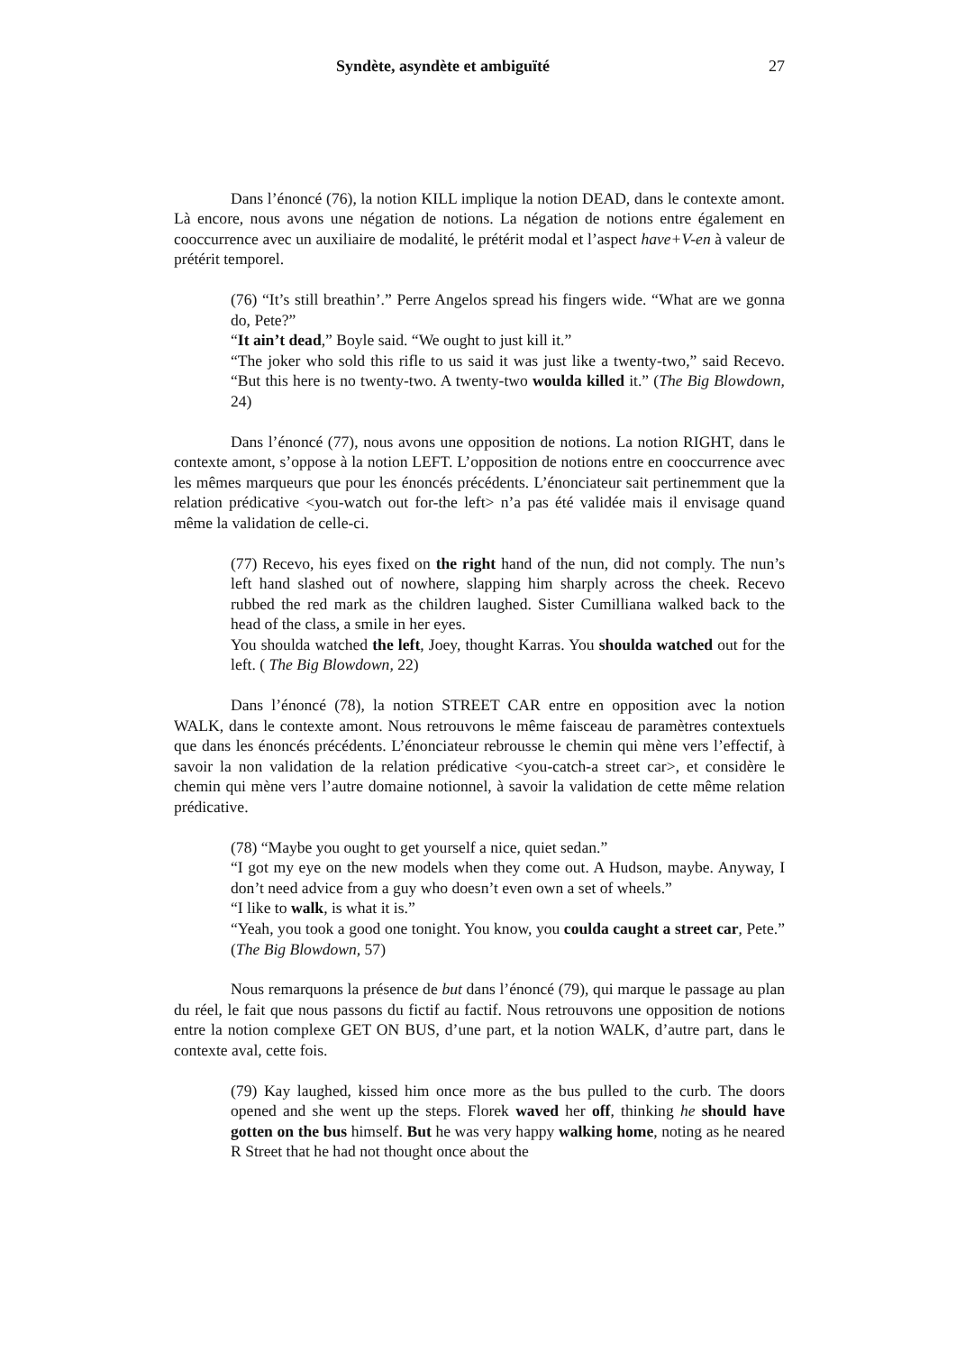Syndète, asyndète et ambiguïté 27
Dans l’énoncé (76), la notion KILL implique la notion DEAD, dans le contexte amont. Là encore, nous avons une négation de notions. La négation de notions entre également en cooccurrence avec un auxiliaire de modalité, le prétérit modal et l’aspect have+V-en à valeur de prétérit temporel.
(76) “It’s still breathin’.” Perre Angelos spread his fingers wide. “What are we gonna do, Pete?”
“It ain’t dead,” Boyle said. “We ought to just kill it.”
“The joker who sold this rifle to us said it was just like a twenty-two,” said Recevo. “But this here is no twenty-two. A twenty-two woulda killed it.” (The Big Blowdown, 24)
Dans l’énoncé (77), nous avons une opposition de notions. La notion RIGHT, dans le contexte amont, s’oppose à la notion LEFT. L’opposition de notions entre en cooccurrence avec les mêmes marqueurs que pour les énoncés précédents. L’énonciateur sait pertinemment que la relation prédicative <you-watch out for-the left> n’a pas été validée mais il envisage quand même la validation de celle-ci.
(77) Recevo, his eyes fixed on the right hand of the nun, did not comply. The nun’s left hand slashed out of nowhere, slapping him sharply across the cheek. Recevo rubbed the red mark as the children laughed. Sister Cumilliana walked back to the head of the class, a smile in her eyes.
You shoulda watched the left, Joey, thought Karras. You shoulda watched out for the left. ( The Big Blowdown, 22)
Dans l’énoncé (78), la notion STREET CAR entre en opposition avec la notion WALK, dans le contexte amont. Nous retrouvons le même faisceau de paramètres contextuels que dans les énoncés précédents. L’énonciateur rebrousse le chemin qui mène vers l’effectif, à savoir la non validation de la relation prédicative <you-catch-a street car>, et considère le chemin qui mène vers l’autre domaine notionnel, à savoir la validation de cette même relation prédicative.
(78) “Maybe you ought to get yourself a nice, quiet sedan.”
“I got my eye on the new models when they come out. A Hudson, maybe. Anyway, I don’t need advice from a guy who doesn’t even own a set of wheels.”
“I like to walk, is what it is.”
“Yeah, you took a good one tonight. You know, you coulda caught a street car, Pete.” (The Big Blowdown, 57)
Nous remarquons la présence de but dans l’énoncé (79), qui marque le passage au plan du réel, le fait que nous passons du fictif au factif. Nous retrouvons une opposition de notions entre la notion complexe GET ON BUS, d’une part, et la notion WALK, d’autre part, dans le contexte aval, cette fois.
(79) Kay laughed, kissed him once more as the bus pulled to the curb. The doors opened and she went up the steps. Florek waved her off, thinking he should have gotten on the bus himself. But he was very happy walking home, noting as he neared R Street that he had not thought once about the